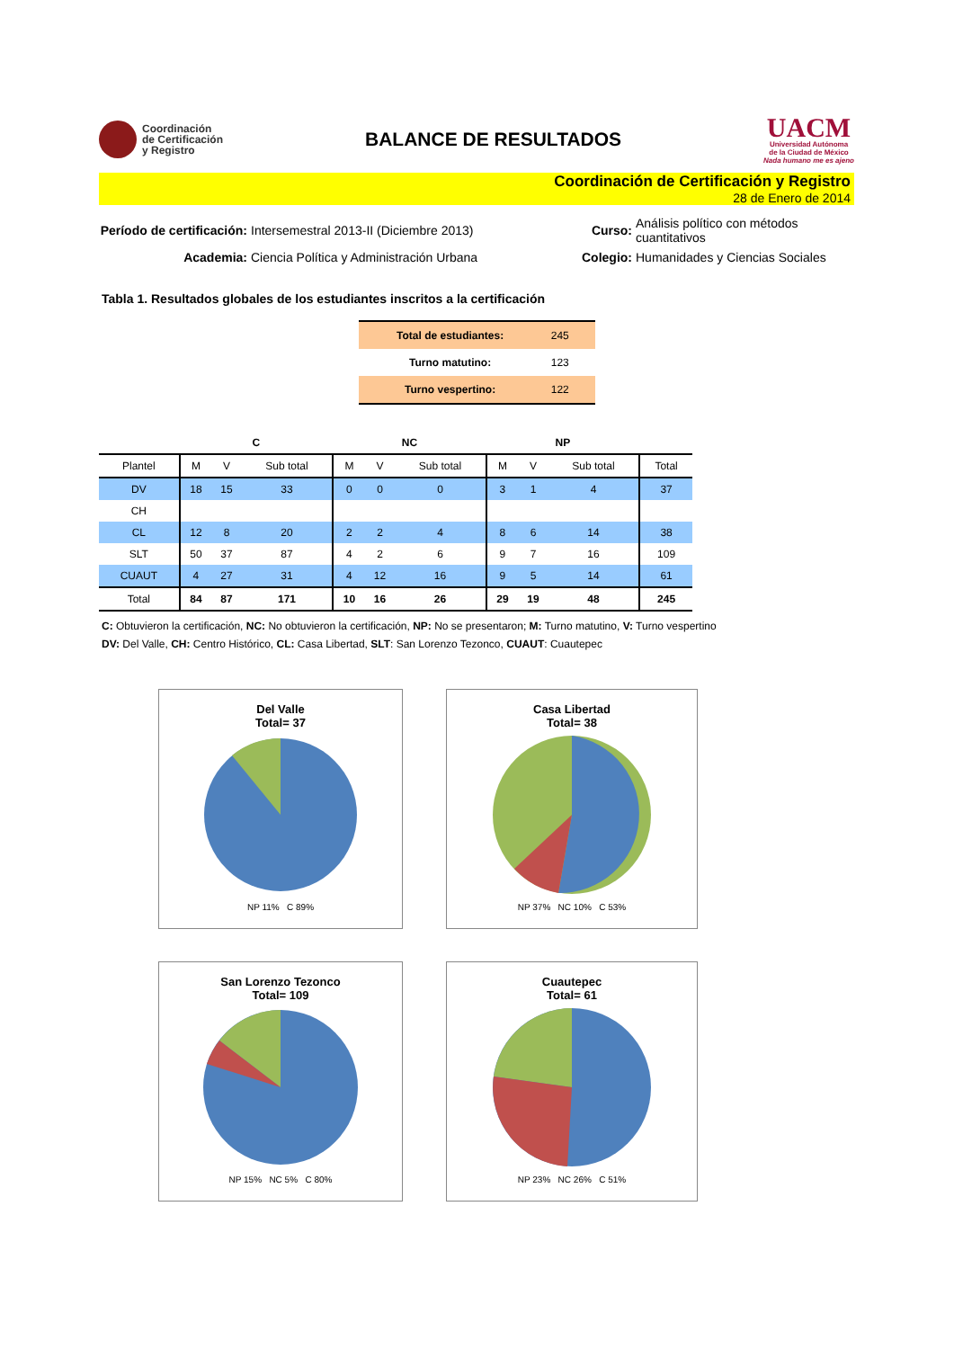Coordinación
de Certificación
y Registro
BALANCE DE RESULTADOS
UACM
Universidad Autónoma
de la Ciudad de México
Nada humano me es ajeno
Coordinación de Certificación y Registro
28 de Enero de 2014
Período de certificación:
Intersemestral 2013-II (Diciembre 2013)
Curso:
Análisis político con métodos cuantitativos
Academia:
Ciencia Política y Administración Urbana
Colegio:
Humanidades y Ciencias Sociales
Tabla 1. Resultados globales de los estudiantes inscritos a la certificación
| Total de estudiantes: | 245 |
| Turno matutino: | 123 |
| Turno vespertino: | 122 |
| | C | | | NC | | | NP | | | |
| --- | --- | --- | --- | --- | --- | --- | --- | --- | --- | --- |
| Plantel | M | V | Sub total | M | V | Sub total | M | V | Sub total | Total |
| DV | 18 | 15 | 33 | 0 | 0 | 0 | 3 | 1 | 4 | 37 |
| CH | | | | | | | | | | |
| CL | 12 | 8 | 20 | 2 | 2 | 4 | 8 | 6 | 14 | 38 |
| SLT | 50 | 37 | 87 | 4 | 2 | 6 | 9 | 7 | 16 | 109 |
| CUAUT | 4 | 27 | 31 | 4 | 12 | 16 | 9 | 5 | 14 | 61 |
| Total | 84 | 87 | 171 | 10 | 16 | 26 | 29 | 19 | 48 | 245 |
C: Obtuvieron la certificación, NC: No obtuvieron la certificación, NP: No se presentaron; M: Turno matutino, V: Turno vespertino
DV: Del Valle, CH: Centro Histórico, CL: Casa Libertad, SLT: San Lorenzo Tezonco, CUAUT: Cuautepec
Del Valle
Total= 37
NP 11% C 89%
Casa Libertad
Total= 38
NP 37% NC 10% C 53%
San Lorenzo Tezonco
Total= 109
NP 15% NC 5% C 80%
Cuautepec
Total= 61
NP 23% NC 26% C 51%